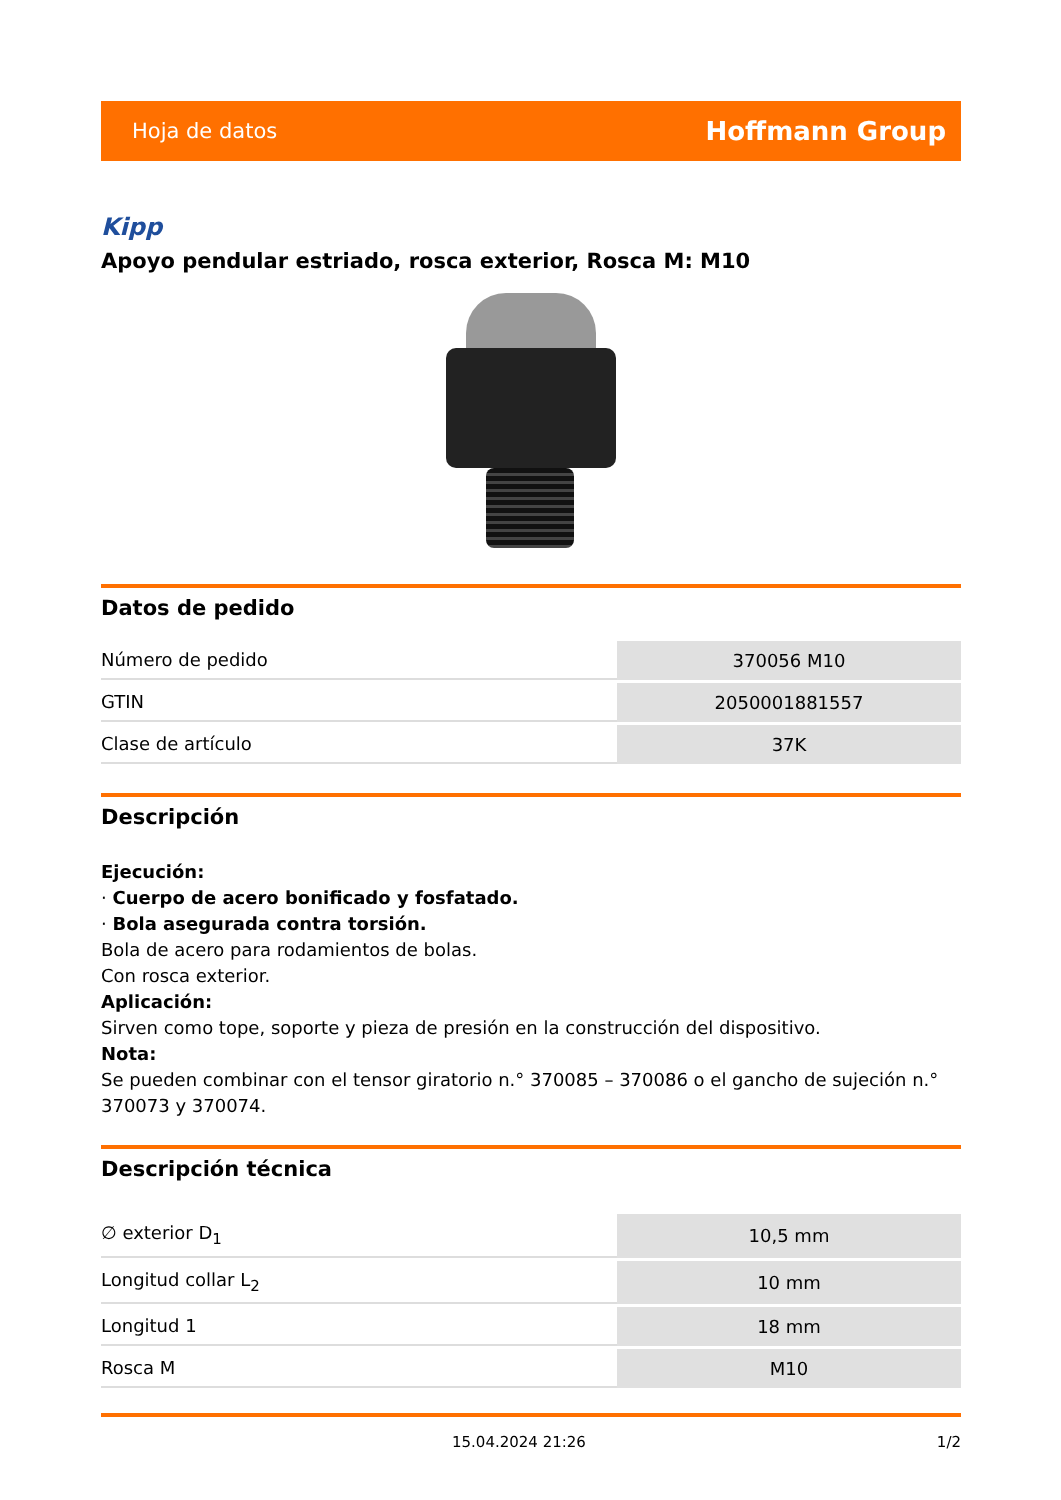Hoja de datos Hoffmann Group
Kipp
Apoyo pendular estriado, rosca exterior, Rosca M: M10
Datos de pedido
| Número de pedido | 370056 M10 |
| GTIN | 2050001881557 |
| Clase de artículo | 37K |
Descripción
Ejecución:
· Cuerpo de acero bonificado y fosfatado.
· Bola asegurada contra torsión.
Bola de acero para rodamientos de bolas.
Con rosca exterior.
Aplicación:
Sirven como tope, soporte y pieza de presión en la construcción del dispositivo.
Nota:
Se pueden combinar con el tensor giratorio n.° 370085 – 370086 o el gancho de sujeción n.° 370073 y 370074.
Descripción técnica
| ∅ exterior D<sub>1</sub> | 10,5 mm |
| Longitud collar L<sub>2</sub> | 10 mm |
| Longitud 1 | 18 mm |
| Rosca M | M10 |
15.04.2024 21:26 1/2